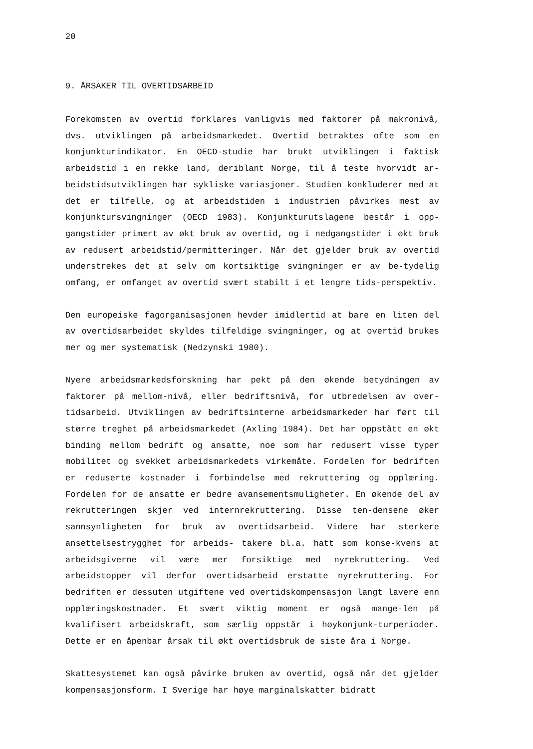20
9. ÅRSAKER TIL OVERTIDSARBEID
Forekomsten av overtid forklares vanligvis med faktorer på makronivå, dvs. utviklingen på arbeidsmarkedet. Overtid betraktes ofte som en konjunkturindikator. En OECD-studie har brukt utviklingen i faktisk arbeidstid i en rekke land, deriblant Norge, til å teste hvorvidt ar-beidstidsutviklingen har sykliske variasjoner. Studien konkluderer med at det er tilfelle, og at arbeidstiden i industrien påvirkes mest av konjunktursvingninger (OECD 1983). Konjunkturutslagene består i opp-gangstider primært av økt bruk av overtid, og i nedgangstider i økt bruk av redusert arbeidstid/permitteringer. Når det gjelder bruk av overtid understrekes det at selv om kortsiktige svingninger er av be-tydelig omfang, er omfanget av overtid svært stabilt i et lengre tids-perspektiv.
Den europeiske fagorganisasjonen hevder imidlertid at bare en liten del av overtidsarbeidet skyldes tilfeldige svingninger, og at overtid brukes mer og mer systematisk (Nedzynski 1980).
Nyere arbeidsmarkedsforskning har pekt på den økende betydningen av faktorer på mellom-nivå, eller bedriftsnivå, for utbredelsen av over-tidsarbeid. Utviklingen av bedriftsinterne arbeidsmarkeder har ført til større treghet på arbeidsmarkedet (Axling 1984). Det har oppstått en økt binding mellom bedrift og ansatte, noe som har redusert visse typer mobilitet og svekket arbeidsmarkedets virkemåte. Fordelen for bedriften er reduserte kostnader i forbindelse med rekruttering og opplæring. Fordelen for de ansatte er bedre avansementsmuligheter. En økende del av rekrutteringen skjer ved internrekruttering. Disse ten-densene øker sannsynligheten for bruk av overtidsarbeid. Videre har sterkere ansettelsestrygghet for arbeids- takere bl.a. hatt som konse-kvens at arbeidsgiverne vil være mer forsiktige med nyrekruttering. Ved arbeidstopper vil derfor overtidsarbeid erstatte nyrekruttering. For bedriften er dessuten utgiftene ved overtidskompensasjon langt lavere enn opplæringskostnader. Et svært viktig moment er også mange-len på kvalifisert arbeidskraft, som særlig oppstår i høykonjunk-turperioder. Dette er en åpenbar årsak til økt overtidsbruk de siste åra i Norge.
Skattesystemet kan også påvirke bruken av overtid, også når det gjelder kompensasjonsform. I Sverige har høye marginalskatter bidratt